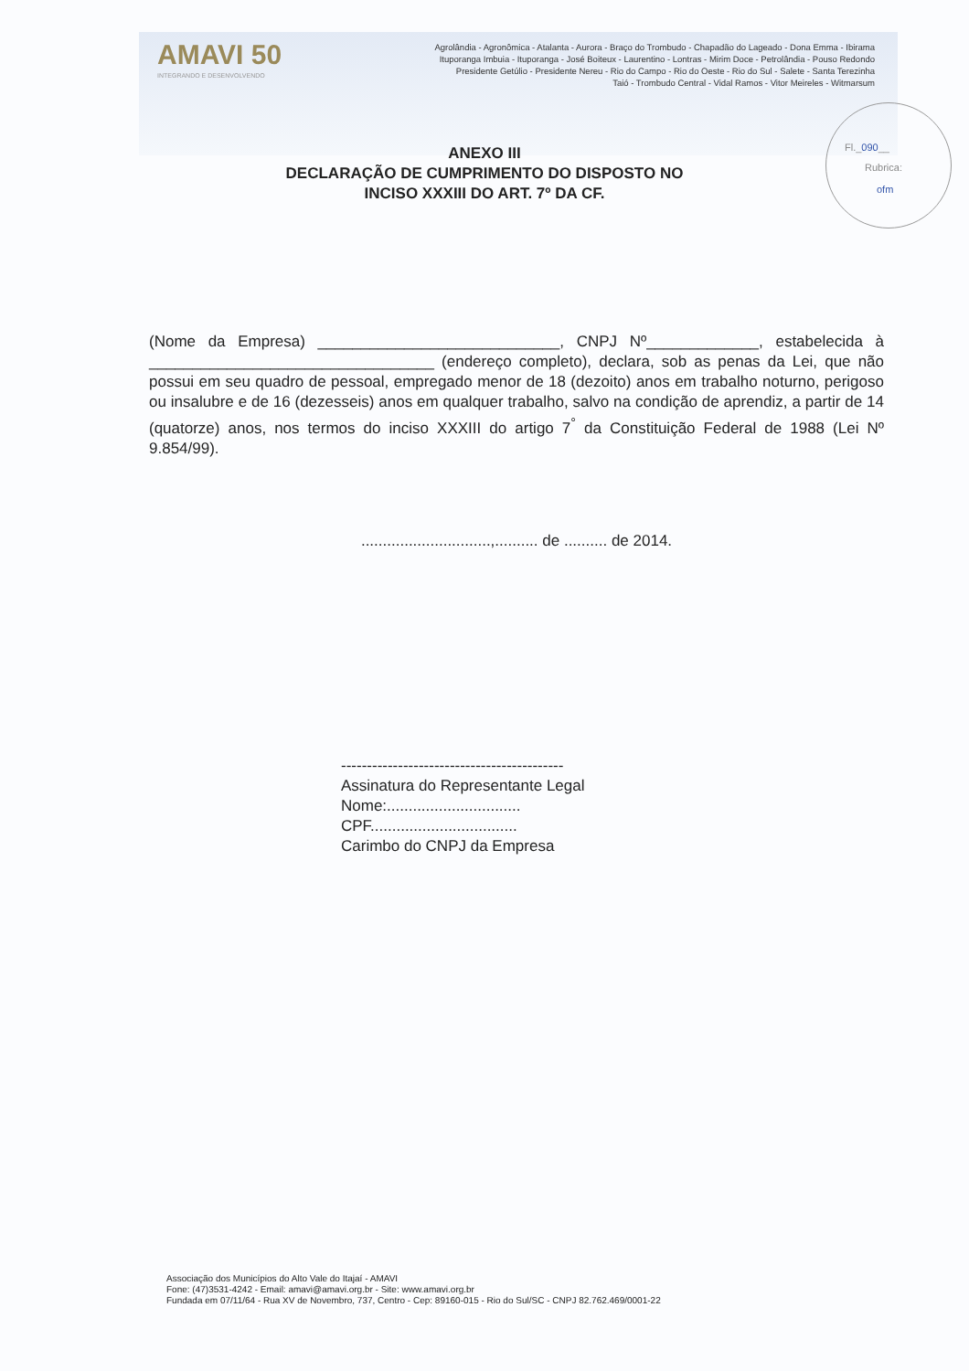AMAVI 50
INTEGRANDO E DESENVOLVENDO
Agrolândia - Agronômica - Atalanta - Aurora - Braço do Trombudo - Chapadão do Lageado - Dona Emma - Ibirama
Ituporanga Imbuia - Ituporanga - José Boiteux - Laurentino - Lontras - Mirim Doce - Petrolândia - Pouso Redondo
Presidente Getúlio - Presidente Nereu - Rio do Campo - Rio do Oeste - Rio do Sul - Salete - Santa Terezinha
Taió - Trombudo Central - Vidal Ramos - Vitor Meireles - Witmarsum
Fl._090__
Rubrica:
ofm
ANEXO III
DECLARAÇÃO DE CUMPRIMENTO DO DISPOSTO NO
INCISO XXXIII DO ART. 7º DA CF.
(Nome da Empresa) ____________________________, CNPJ Nº_____________, estabelecida à _________________________________ (endereço completo), declara, sob as penas da Lei, que não possui em seu quadro de pessoal, empregado menor de 18 (dezoito) anos em trabalho noturno, perigoso ou insalubre e de 16 (dezesseis) anos em qualquer trabalho, salvo na condição de aprendiz, a partir de 14 (quatorze) anos, nos termos do inciso XXXIII do artigo 7<sup>°</sup> da Constituição Federal de 1988 (Lei Nº 9.854/99).
..............................,.......... de .......... de 2014.
-------------------------------------------
Assinatura do Representante Legal
Nome:...............................
CPF..................................
Carimbo do CNPJ da Empresa
Associação dos Municípios do Alto Vale do Itajaí - AMAVI
Fone: (47)3531-4242 - Email: amavi@amavi.org.br - Site: www.amavi.org.br
Fundada em 07/11/64 - Rua XV de Novembro, 737, Centro - Cep: 89160-015 - Rio do Sul/SC - CNPJ 82.762.469/0001-22